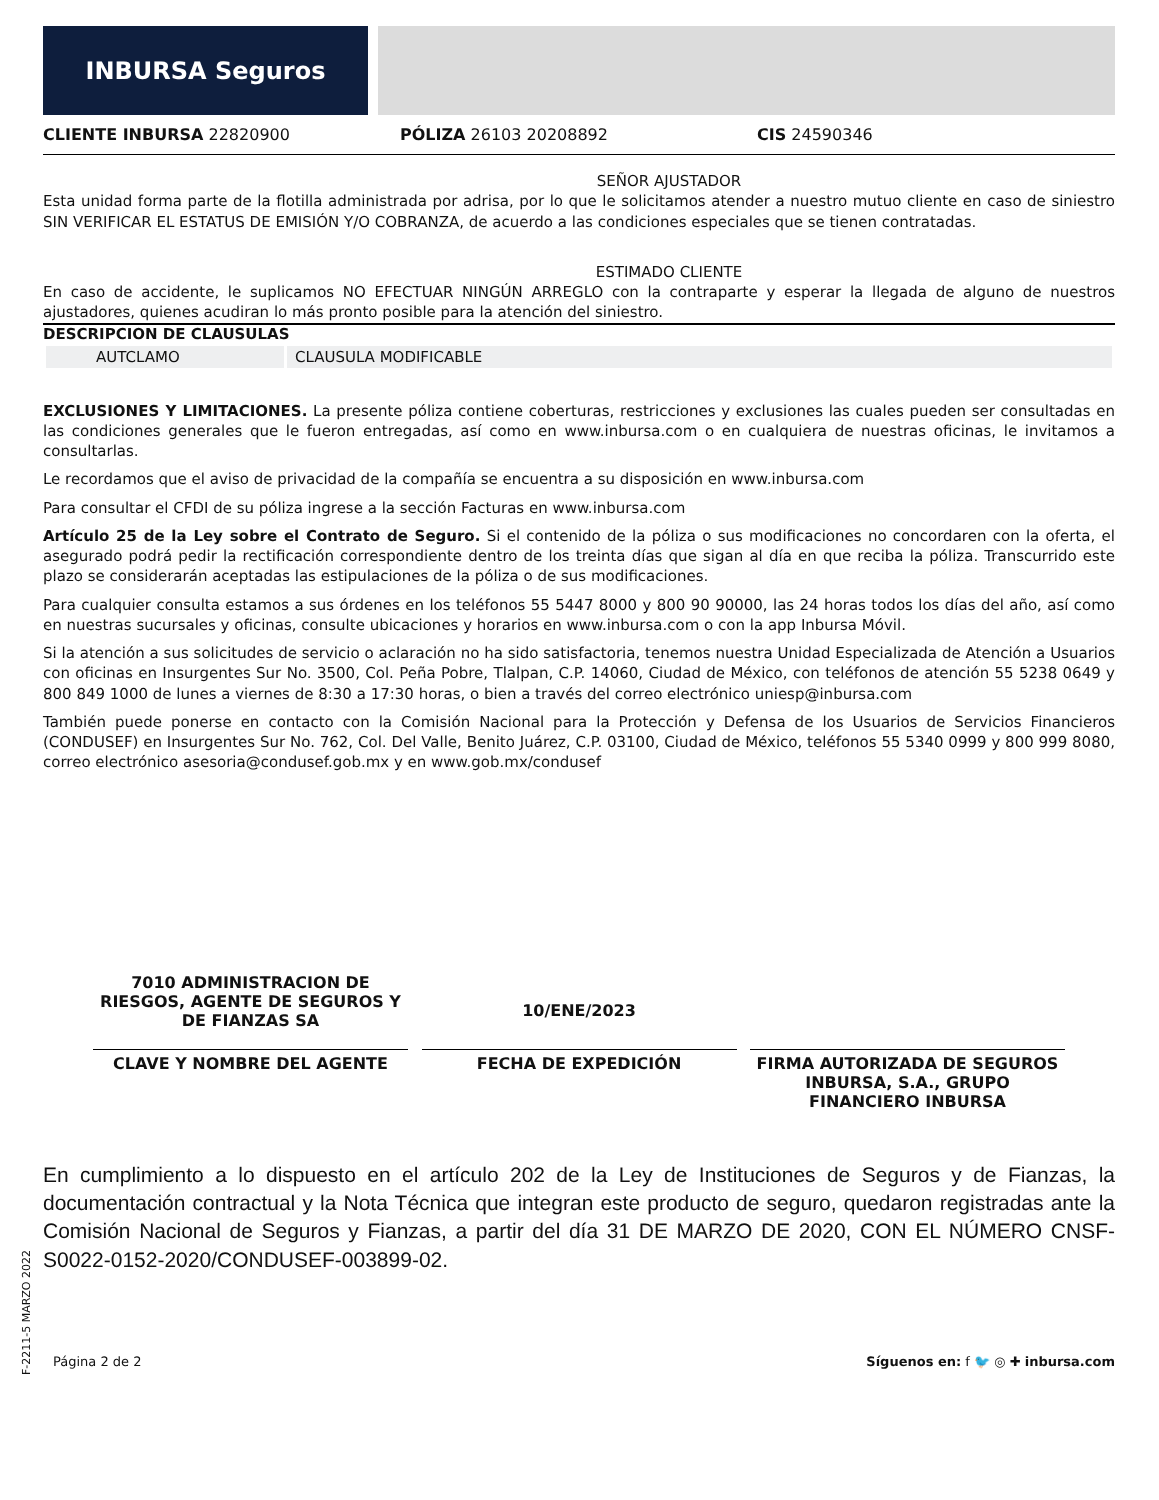F-2211-5 MARZO 2022
INBURSA Seguros
CLIENTE INBURSA 22820900 PÓLIZA 26103 20208892 CIS 24590346
SEÑOR AJUSTADOR
Esta unidad forma parte de la flotilla administrada por adrisa, por lo que le solicitamos atender a nuestro mutuo cliente en caso de siniestro SIN VERIFICAR EL ESTATUS DE EMISIÓN Y/O COBRANZA, de acuerdo a las condiciones especiales que se tienen contratadas.
ESTIMADO CLIENTE
En caso de accidente, le suplicamos NO EFECTUAR NINGÚN ARREGLO con la contraparte y esperar la llegada de alguno de nuestros ajustadores, quienes acudiran lo más pronto posible para la atención del siniestro.
DESCRIPCION DE CLAUSULAS
| AUTCLAMO | CLAUSULA MODIFICABLE |
EXCLUSIONES Y LIMITACIONES. La presente póliza contiene coberturas, restricciones y exclusiones las cuales pueden ser consultadas en las condiciones generales que le fueron entregadas, así como en www.inbursa.com o en cualquiera de nuestras oficinas, le invitamos a consultarlas.
Le recordamos que el aviso de privacidad de la compañía se encuentra a su disposición en www.inbursa.com
Para consultar el CFDI de su póliza ingrese a la sección Facturas en www.inbursa.com
Artículo 25 de la Ley sobre el Contrato de Seguro. Si el contenido de la póliza o sus modificaciones no concordaren con la oferta, el asegurado podrá pedir la rectificación correspondiente dentro de los treinta días que sigan al día en que reciba la póliza. Transcurrido este plazo se considerarán aceptadas las estipulaciones de la póliza o de sus modificaciones.
Para cualquier consulta estamos a sus órdenes en los teléfonos 55 5447 8000 y 800 90 90000, las 24 horas todos los días del año, así como en nuestras sucursales y oficinas, consulte ubicaciones y horarios en www.inbursa.com o con la app Inbursa Móvil.
Si la atención a sus solicitudes de servicio o aclaración no ha sido satisfactoria, tenemos nuestra Unidad Especializada de Atención a Usuarios con oficinas en Insurgentes Sur No. 3500, Col. Peña Pobre, Tlalpan, C.P. 14060, Ciudad de México, con teléfonos de atención 55 5238 0649 y 800 849 1000 de lunes a viernes de 8:30 a 17:30 horas, o bien a través del correo electrónico uniesp@inbursa.com
También puede ponerse en contacto con la Comisión Nacional para la Protección y Defensa de los Usuarios de Servicios Financieros (CONDUSEF) en Insurgentes Sur No. 762, Col. Del Valle, Benito Juárez, C.P. 03100, Ciudad de México, teléfonos 55 5340 0999 y 800 999 8080, correo electrónico asesoria@condusef.gob.mx y en www.gob.mx/condusef
7010 ADMINISTRACION DE RIESGOS, AGENTE DE SEGUROS Y DE FIANZAS SA
CLAVE Y NOMBRE DEL AGENTE
10/ENE/2023
FECHA DE EXPEDICIÓN
FIRMA AUTORIZADA DE SEGUROS INBURSA, S.A., GRUPO FINANCIERO INBURSA
En cumplimiento a lo dispuesto en el artículo 202 de la Ley de Instituciones de Seguros y de Fianzas, la documentación contractual y la Nota Técnica que integran este producto de seguro, quedaron registradas ante la Comisión Nacional de Seguros y Fianzas, a partir del día 31 DE MARZO DE 2020, CON EL NÚMERO CNSF-S0022-0152-2020/CONDUSEF-003899-02.
Página 2 de 2 Síguenos en: f 🐦 ◎ ✚ inbursa.com